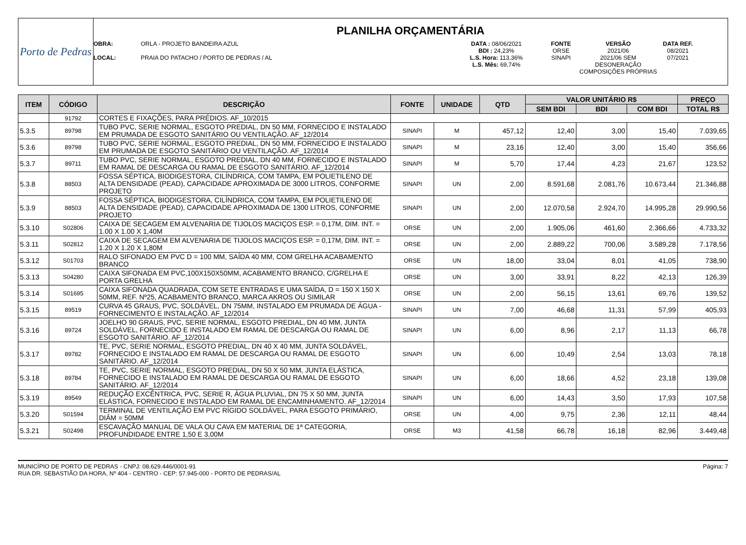Porto de Pedras
PLANILHA ORÇAMENTÁRIA
OBRA:
LOCAL:
ORLA - PROJETO BANDEIRA AZUL
PRAIA DO PATACHO / PORTO DE PEDRAS / AL
DATA : 08/06/2021
BDI : 24,23%
L.S. Hora: 113,36%
L.S. Mês: 69,74%
FONTE
ORSE
SINAPI
VERSÃO
2021/06
2021/06 SEM DESONERAÇÃO
COMPOSIÇÕES PRÓPRIAS
DATA REF.
08/2021
07/2021
| ITEM | CÓDIGO | DESCRIÇÃO | FONTE | UNIDADE | QTD | VALOR UNITÁRIO R$ | | | PREÇO |
| --- | --- | --- | --- | --- | --- | --- | --- | --- | --- |
| | | | | | | SEM BDI | BDI | COM BDI | TOTAL R$ |
| | 91792 | CORTES E FIXAÇÕES, PARA PRÉDIOS. AF_10/2015 | | | | | | | |
| 5.3.5 | 89798 | TUBO PVC, SERIE NORMAL, ESGOTO PREDIAL, DN 50 MM, FORNECIDO E INSTALADO EM PRUMADA DE ESGOTO SANITÁRIO OU VENTILAÇÃO. AF_12/2014 | SINAPI | M | 457,12 | 12,40 | 3,00 | 15,40 | 7.039,65 |
| 5.3.6 | 89798 | TUBO PVC, SERIE NORMAL, ESGOTO PREDIAL, DN 50 MM, FORNECIDO E INSTALADO EM PRUMADA DE ESGOTO SANITÁRIO OU VENTILAÇÃO. AF_12/2014 | SINAPI | M | 23,16 | 12,40 | 3,00 | 15,40 | 356,66 |
| 5.3.7 | 89711 | TUBO PVC, SERIE NORMAL, ESGOTO PREDIAL, DN 40 MM, FORNECIDO E INSTALADO EM RAMAL DE DESCARGA OU RAMAL DE ESGOTO SANITÁRIO. AF_12/2014 | SINAPI | M | 5,70 | 17,44 | 4,23 | 21,67 | 123,52 |
| 5.3.8 | 88503 | FOSSA SÉPTICA, BIODIGESTORA, CILÍNDRICA, COM TAMPA, EM POLIETILENO DE ALTA DENSIDADE (PEAD), CAPACIDADE APROXIMADA DE 3000 LITROS, CONFORME PROJETO | SINAPI | UN | 2,00 | 8.591,68 | 2.081,76 | 10.673,44 | 21.346,88 |
| 5.3.9 | 88503 | FOSSA SÉPTICA, BIODIGESTORA, CILÍNDRICA, COM TAMPA, EM POLIETILENO DE ALTA DENSIDADE (PEAD), CAPACIDADE APROXIMADA DE 1300 LITROS, CONFORME PROJETO | SINAPI | UN | 2,00 | 12.070,58 | 2.924,70 | 14.995,28 | 29.990,56 |
| 5.3.10 | S02806 | CAIXA DE SECAGEM EM ALVENARIA DE TIJOLOS MACIÇOS ESP. = 0,17M, DIM. INT. = 1.00 X 1.00 X 1,40M | ORSE | UN | 2,00 | 1.905,06 | 461,60 | 2.366,66 | 4.733,32 |
| 5.3.11 | S02812 | CAIXA DE SECAGEM EM ALVENARIA DE TIJOLOS MACIÇOS ESP. = 0,17M, DIM. INT. = 1.20 X 1.20 X 1,80M | ORSE | UN | 2,00 | 2.889,22 | 700,06 | 3.589,28 | 7.178,56 |
| 5.3.12 | S01703 | RALO SIFONADO EM PVC D = 100 MM, SAÍDA 40 MM, COM GRELHA ACABAMENTO BRANCO | ORSE | UN | 18,00 | 33,04 | 8,01 | 41,05 | 738,90 |
| 5.3.13 | S04280 | CAIXA SIFONADA EM PVC,100X150X50MM, ACABAMENTO BRANCO, C/GRELHA E PORTA GRELHA | ORSE | UN | 3,00 | 33,91 | 8,22 | 42,13 | 126,39 |
| 5.3.14 | S01695 | CAIXA SIFONADA QUADRADA, COM SETE ENTRADAS E UMA SAÍDA, D = 150 X 150 X 50MM, REF. Nº25, ACABAMENTO BRANCO, MARCA AKROS OU SIMILAR | ORSE | UN | 2,00 | 56,15 | 13,61 | 69,76 | 139,52 |
| 5.3.15 | 89519 | CURVA 45 GRAUS, PVC, SOLDÁVEL, DN 75MM, INSTALADO EM PRUMADA DE ÁGUA - FORNECIMENTO E INSTALAÇÃO. AF_12/2014 | SINAPI | UN | 7,00 | 46,68 | 11,31 | 57,99 | 405,93 |
| 5.3.16 | 89724 | JOELHO 90 GRAUS, PVC, SERIE NORMAL, ESGOTO PREDIAL, DN 40 MM, JUNTA SOLDÁVEL, FORNECIDO E INSTALADO EM RAMAL DE DESCARGA OU RAMAL DE ESGOTO SANITÁRIO. AF_12/2014 | SINAPI | UN | 6,00 | 8,96 | 2,17 | 11,13 | 66,78 |
| 5.3.17 | 89782 | TE, PVC, SERIE NORMAL, ESGOTO PREDIAL, DN 40 X 40 MM, JUNTA SOLDÁVEL, FORNECIDO E INSTALADO EM RAMAL DE DESCARGA OU RAMAL DE ESGOTO SANITÁRIO. AF_12/2014 | SINAPI | UN | 6,00 | 10,49 | 2,54 | 13,03 | 78,18 |
| 5.3.18 | 89784 | TE, PVC, SERIE NORMAL, ESGOTO PREDIAL, DN 50 X 50 MM, JUNTA ELÁSTICA, FORNECIDO E INSTALADO EM RAMAL DE DESCARGA OU RAMAL DE ESGOTO SANITÁRIO. AF_12/2014 | SINAPI | UN | 6,00 | 18,66 | 4,52 | 23,18 | 139,08 |
| 5.3.19 | 89549 | REDUÇÃO EXCÊNTRICA, PVC, SERIE R, ÁGUA PLUVIAL, DN 75 X 50 MM, JUNTA ELÁSTICA, FORNECIDO E INSTALADO EM RAMAL DE ENCAMINHAMENTO. AF_12/2014 | SINAPI | UN | 6,00 | 14,43 | 3,50 | 17,93 | 107,58 |
| 5.3.20 | S01594 | TERMINAL DE VENTILAÇÃO EM PVC RÍGIDO SOLDÁVEL, PARA ESGOTO PRIMÁRIO, DIÂM = 50MM | ORSE | UN | 4,00 | 9,75 | 2,36 | 12,11 | 48,44 |
| 5.3.21 | S02498 | ESCAVAÇÃO MANUAL DE VALA OU CAVA EM MATERIAL DE 1ª CATEGORIA, PROFUNDIDADE ENTRE 1,50 E 3,00M | ORSE | M3 | 41,58 | 66,78 | 16,18 | 82,96 | 3.449,48 |
MUNICÍPIO DE PORTO DE PEDRAS - CNPJ: 08.629.446/0001-91
RUA DR. SEBASTIÃO DA HORA, Nº 404 - CENTRO - CEP: 57.945-000 - PORTO DE PEDRAS/AL
Página: 7